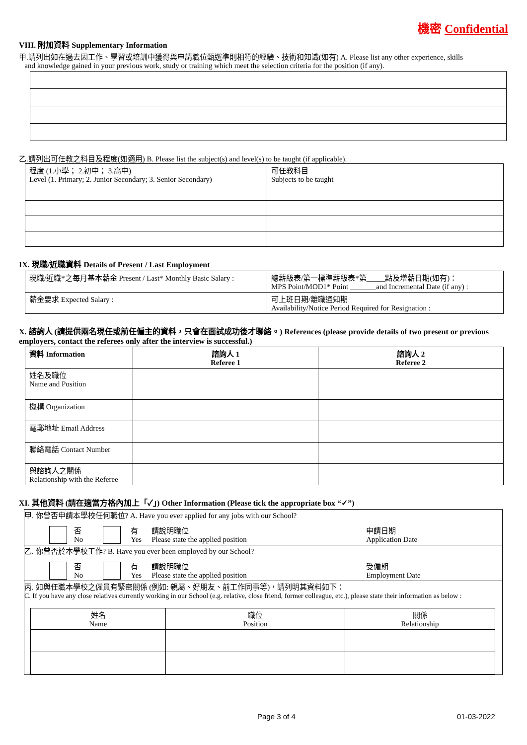機密 Confidential
VIII. 附加資料 Supplementary Information
甲.請列出如在過去因工作、學習或培訓中獲得與申請職位甄選準則相符的經驗、技術和知識(如有) A. Please list any other experience, skills
and knowledge gained in your previous work, study or training which meet the selection criteria for the position (if any).
乙.請列出可任教之科目及程度(如適用) B. Please list the subject(s) and level(s) to be taught (if applicable).
| 程度 (1.小學； 2.初中； 3.高中) Level (1. Primary; 2. Junior Secondary; 3. Senior Secondary) | 可任教科目 Subjects to be taught |
IX. 現職/近職資料 Details of Present / Last Employment
| 現職/近職*之每月基本薪金 Present / Last* Monthly Basic Salary : | 總薪級表/第一標準薪級表*第_____點及增薪日期(如有)： MPS Point/MOD1* Point _______and Incremental Date (if any) : |
| 薪金要求 Expected Salary : | 可上班日期/離職通知期 Availability/Notice Period Required for Resignation : |
X. 諮詢人 (請提供兩名現任或前任僱主的資料，只會在面試成功後才聯絡。) References (please provide details of two present or previous employers, contact the referees only after the interview is successful.)
| 資料 Information | 諮詢人 1 Referee 1 | 諮詢人 2 Referee 2 |
| --- | --- | --- |
| 姓名及職位 Name and Position | | |
| 機構 Organization | | |
| 電郵地址 Email Address | | |
| 聯絡電話 Contact Number | | |
| 與諮詢人之關係 Relationship with the Referee | | |
XI. 其他資料 (請在適當方格內加上「✓」) Other Information (Please tick the appropriate box “✓”)
甲. 你曾否申請本學校任何職位? A. Have you ever applied for any jobs with our School?
否
No 有
Yes 請說明職位
Please state the applied position 申請日期
Application Date
乙. 你曾否於本學校工作? B. Have you ever been employed by our School?
否
No 有
Yes 請說明職位
Please state the applied position 受僱期
Employment Date
丙. 如與任職本學校之僱員有緊密關係 (例如: 親屬、好朋友、前工作同事等)，請列明其資料如下：
C. If you have any close relatives currently working in our School (e.g. relative, close friend, former colleague, etc.), please state their information as below :
| 姓名 Name | 職位 Position | 關係 Relationship |
Page 3 of 4 01-03-2022